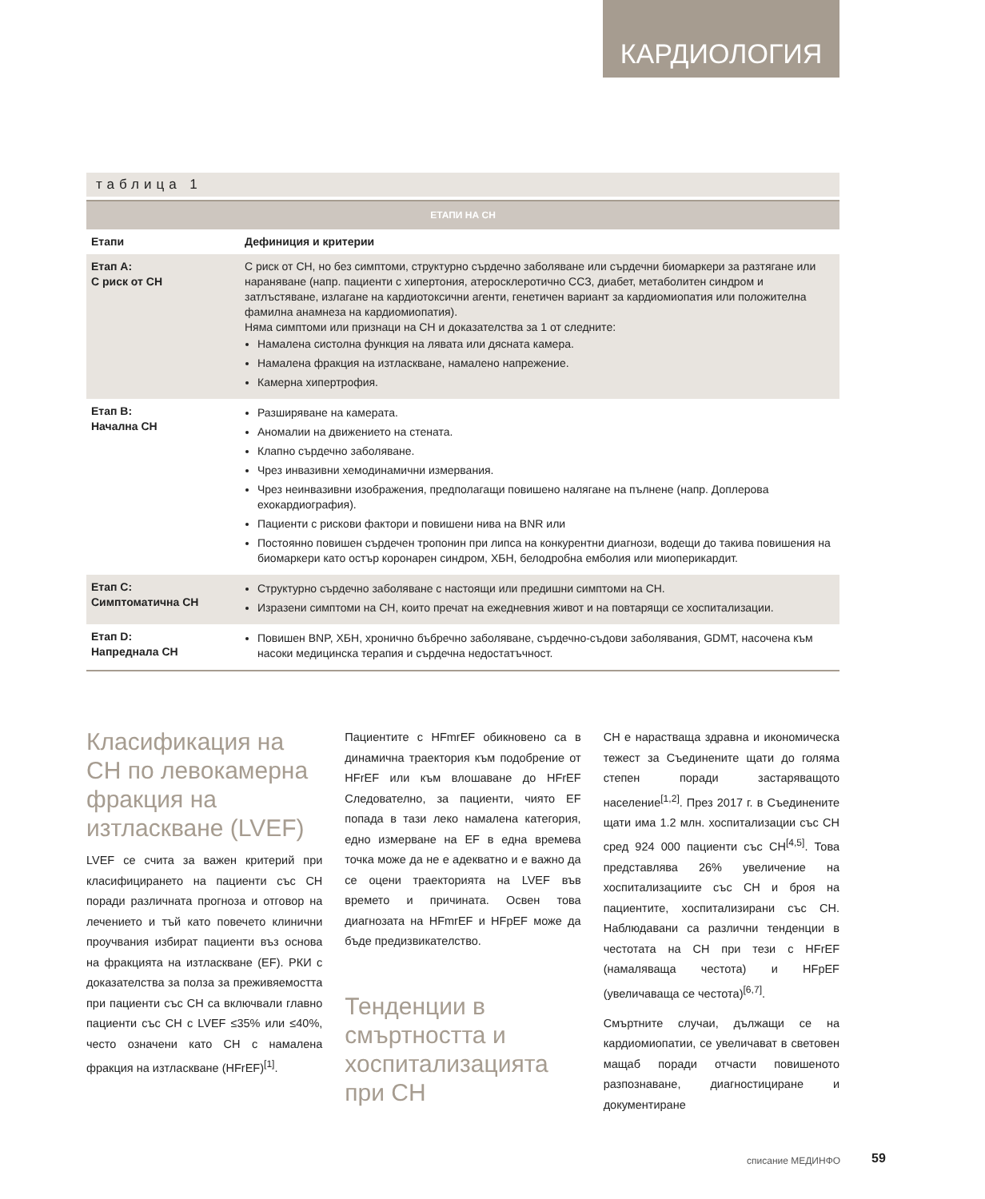КАРДИОЛОГИЯ
таблица 1
| ЕТАПИ НА СН | |
| --- | --- |
| Етапи | Дефиниция и критерии |
| Етап A: С риск от СН | С риск от СН, но без симптоми, структурно сърдечно заболяване или сърдечни биомаркери за разтягане или нараняване (напр. пациенти с хипертония, атеросклеротично ССЗ, диабет, метаболитен синдром и затлъстяване, излагане на кардиотоксични агенти, генетичен вариант за кардиомиопатия или положителна фамилна анамнеза на кардиомиопатия). Няма симптоми или признаци на СН и доказателства за 1 от следните: Намалена систолна функция на лявата или дясната камера. Намалена фракция на изтласкване, намалено напрежение. Камерна хипертрофия. |
| Етап B: Начална СН | Разширяване на камерата. Аномалии на движението на стената. Клапно сърдечно заболяване. Чрез инвазивни хемодинамични измервания. Чрез неинвазивни изображения, предполагащи повишено налягане на пълнене (напр. Доплерова ехокардиография). Пациенти с рискови фактори и повишени нива на BNR или Постоянно повишен сърдечен тропонин при липса на конкурентни диагнози, водещи до такива повишения на биомаркери като остър коронарен синдром, ХБН, белодробна емболия или миоперикардит. |
| Етап C: Симптоматична СН | Структурно сърдечно заболяване с настоящи или предишни симптоми на СН. Изразени симптоми на СН, които пречат на ежедневния живот и на повтарящи се хоспитализации. |
| Етап D: Напреднала СН | Повишен BNP, ХБН, хронично бъбречно заболяване, сърдечно-съдови заболявания, GDMT, насочена към насоки медицинска терапия и сърдечна недостатъчност. |
Класификация на СН по левокамерна фракция на изтласкване (LVEF)
LVEF се счита за важен критерий при класифицирането на пациенти със СН поради различната прогноза и отговор на лечението и тъй като повечето клинични проучвания избират пациенти въз основа на фракцията на изтласкване (EF). РКИ с доказателства за полза за преживяемостта при пациенти със СН са включвали главно пациенти със СН с LVEF ≤35% или ≤40%, често означени като СН с намалена фракция на изтласкване (HFrEF)<sup>[1]</sup>.
Пациентите с HFmrEF обикновено са в динамична траектория към подобрение от HFrEF или към влошаване до HFrEF Следователно, за пациенти, чиято EF попада в тази леко намалена категория, едно измерване на EF в една времева точка може да не е адекватно и е важно да се оцени траекторията на LVEF във времето и причината. Освен това диагнозата на HFmrEF и HFpEF може да бъде предизвикателство.
Тенденции в смъртността и хоспитализацията при СН
СН е нарастваща здравна и икономическа тежест за Съединените щати до голяма степен поради застаряващото население<sup>[1,2]</sup>. През 2017 г. в Съединените щати има 1.2 млн. хоспитализации със СН сред 924 000 пациенти със СН<sup>[4,5]</sup>. Това представлява 26% увеличение на хоспитализациите със СН и броя на пациентите, хоспитализирани със СН. Наблюдавани са различни тенденции в честотата на СН при тези с HFrEF (намаляваща честота) и HFpEF (увеличаваща се честота)<sup>[6,7]</sup>.
Смъртните случаи, дължащи се на кардиомиопатии, се увеличават в световен мащаб поради отчасти повишеното разпознаване, диагностициране и документиране
списание МЕДИНФО 59